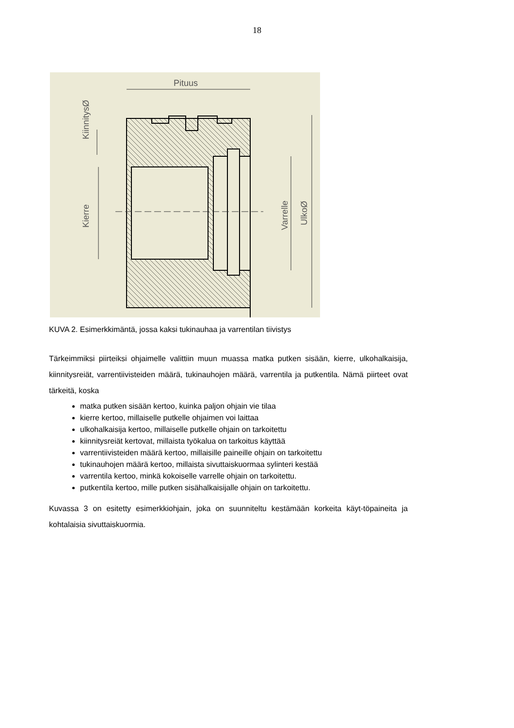18
Pituus
Kierre
KiinnitysØ
Varrelle
UlkoØ
KUVA 2. Esimerkkimäntä, jossa kaksi tukinauhaa ja varrentilan tiivistys
Tärkeimmiksi piirteiksi ohjaimelle valittiin muun muassa matka putken sisään, kierre, ulkohalkaisija, kiinnitysreiät, varrentiivisteiden määrä, tukinauhojen määrä, varrentila ja putkentila. Nämä piirteet ovat tärkeitä, koska
matka putken sisään kertoo, kuinka paljon ohjain vie tilaa
kierre kertoo, millaiselle putkelle ohjaimen voi laittaa
ulkohalkaisija kertoo, millaiselle putkelle ohjain on tarkoitettu
kiinnitysreiät kertovat, millaista työkalua on tarkoitus käyttää
varrentiivisteiden määrä kertoo, millaisille paineille ohjain on tarkoitettu
tukinauhojen määrä kertoo, millaista sivuttaiskuormaa sylinteri kestää
varrentila kertoo, minkä kokoiselle varrelle ohjain on tarkoitettu.
putkentila kertoo, mille putken sisähalkaisijalle ohjain on tarkoitettu.
Kuvassa 3 on esitetty esimerkkiohjain, joka on suunniteltu kestämään korkeita käyt-töpaineita ja kohtalaisia sivuttaiskuormia.